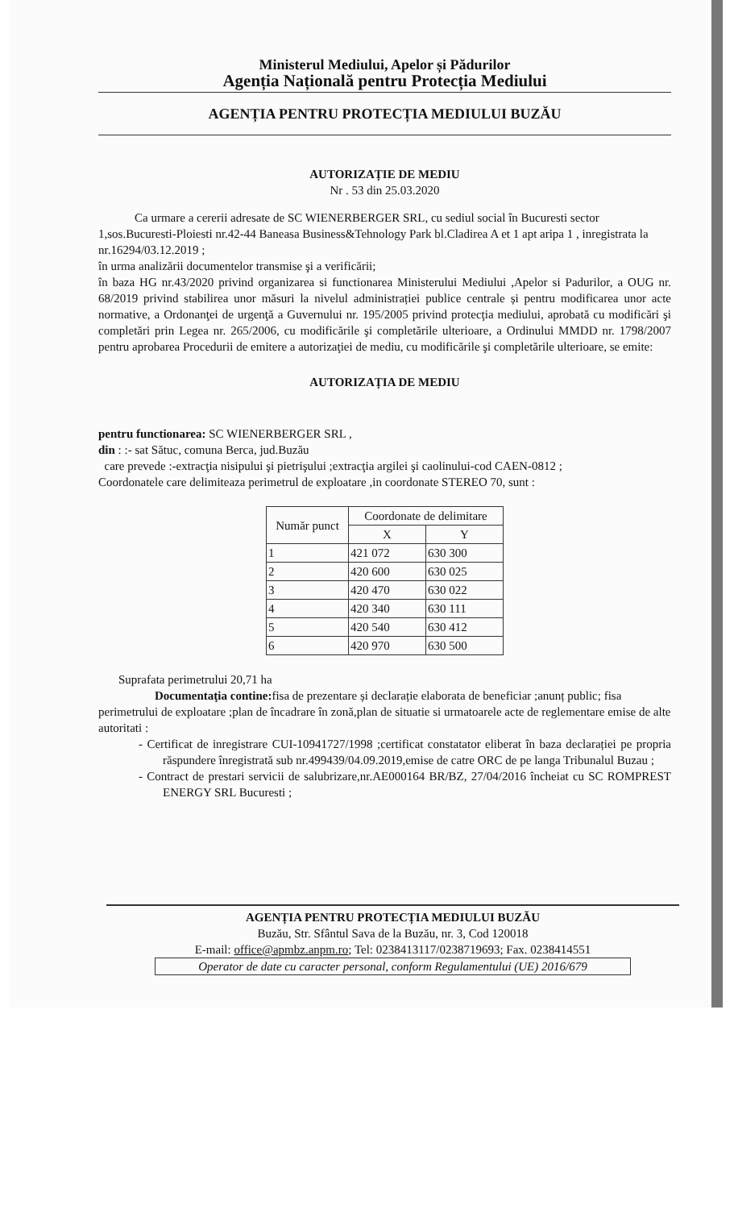Ministerul Mediului, Apelor și Pădurilor
Agenția Națională pentru Protecția Mediului
AGENȚIA PENTRU PROTECȚIA MEDIULUI BUZĂU
AUTORIZAȚIE DE MEDIU
Nr . 53 din 25.03.2020
Ca urmare a cererii adresate de SC WIENERBERGER SRL, cu sediul social în Bucuresti sector 1,sos.Bucuresti-Ploiesti nr.42-44 Baneasa Business&Tehnology Park bl.Cladirea A et 1 apt aripa 1 , inregistrata la nr.16294/03.12.2019 ;
în urma analizării documentelor transmise şi a verificării;
în baza HG nr.43/2020 privind organizarea si functionarea Ministerului Mediului ,Apelor si Padurilor, a OUG nr. 68/2019 privind stabilirea unor măsuri la nivelul administrației publice centrale și pentru modificarea unor acte normative, a Ordonanţei de urgenţă a Guvernului nr. 195/2005 privind protecţia mediului, aprobată cu modificări şi completări prin Legea nr. 265/2006, cu modificările şi completările ulterioare, a Ordinului MMDD nr. 1798/2007 pentru aprobarea Procedurii de emitere a autorizaţiei de mediu, cu modificările şi completările ulterioare, se emite:
AUTORIZAȚIA DE MEDIU
pentru functionarea: SC WIENERBERGER SRL ,
din : :- sat Sătuc, comuna Berca, jud.Buzău
care prevede :-extracţia nisipului şi pietrişului ;extracţia argilei şi caolinului-cod CAEN-0812 ;
Coordonatele care delimiteaza perimetrul de exploatare ,in coordonate STEREO 70, sunt :
| Număr punct | Coordonate de delimitare | |
| --- | --- | --- |
| | X | Y |
| 1 | 421 072 | 630 300 |
| 2 | 420 600 | 630 025 |
| 3 | 420 470 | 630 022 |
| 4 | 420 340 | 630 111 |
| 5 | 420 540 | 630 412 |
| 6 | 420 970 | 630 500 |
Suprafata perimetrului 20,71 ha
Documentaţia contine: fisa de prezentare și declarație elaborata de beneficiar ;anunț public; fisa perimetrului de exploatare ;plan de încadrare în zonă,plan de situatie si urmatoarele acte de reglementare emise de alte autoritati :
- Certificat de inregistrare CUI-10941727/1998 ;certificat constatator eliberat în baza declarației pe propria răspundere înregistrată sub nr.499439/04.09.2019,emise de catre ORC de pe langa Tribunalul Buzau ;
- Contract de prestari servicii de salubrizare,nr.AE000164 BR/BZ, 27/04/2016 încheiat cu SC ROMPREST ENERGY SRL Bucuresti ;
AGENȚIA PENTRU PROTECȚIA MEDIULUI BUZĂU
Buzău, Str. Sfântul Sava de la Buzău, nr. 3, Cod 120018
E-mail: office@apmbz.anpm.ro; Tel: 0238413117/0238719693; Fax. 0238414551
Operator de date cu caracter personal, conform Regulamentului (UE) 2016/679